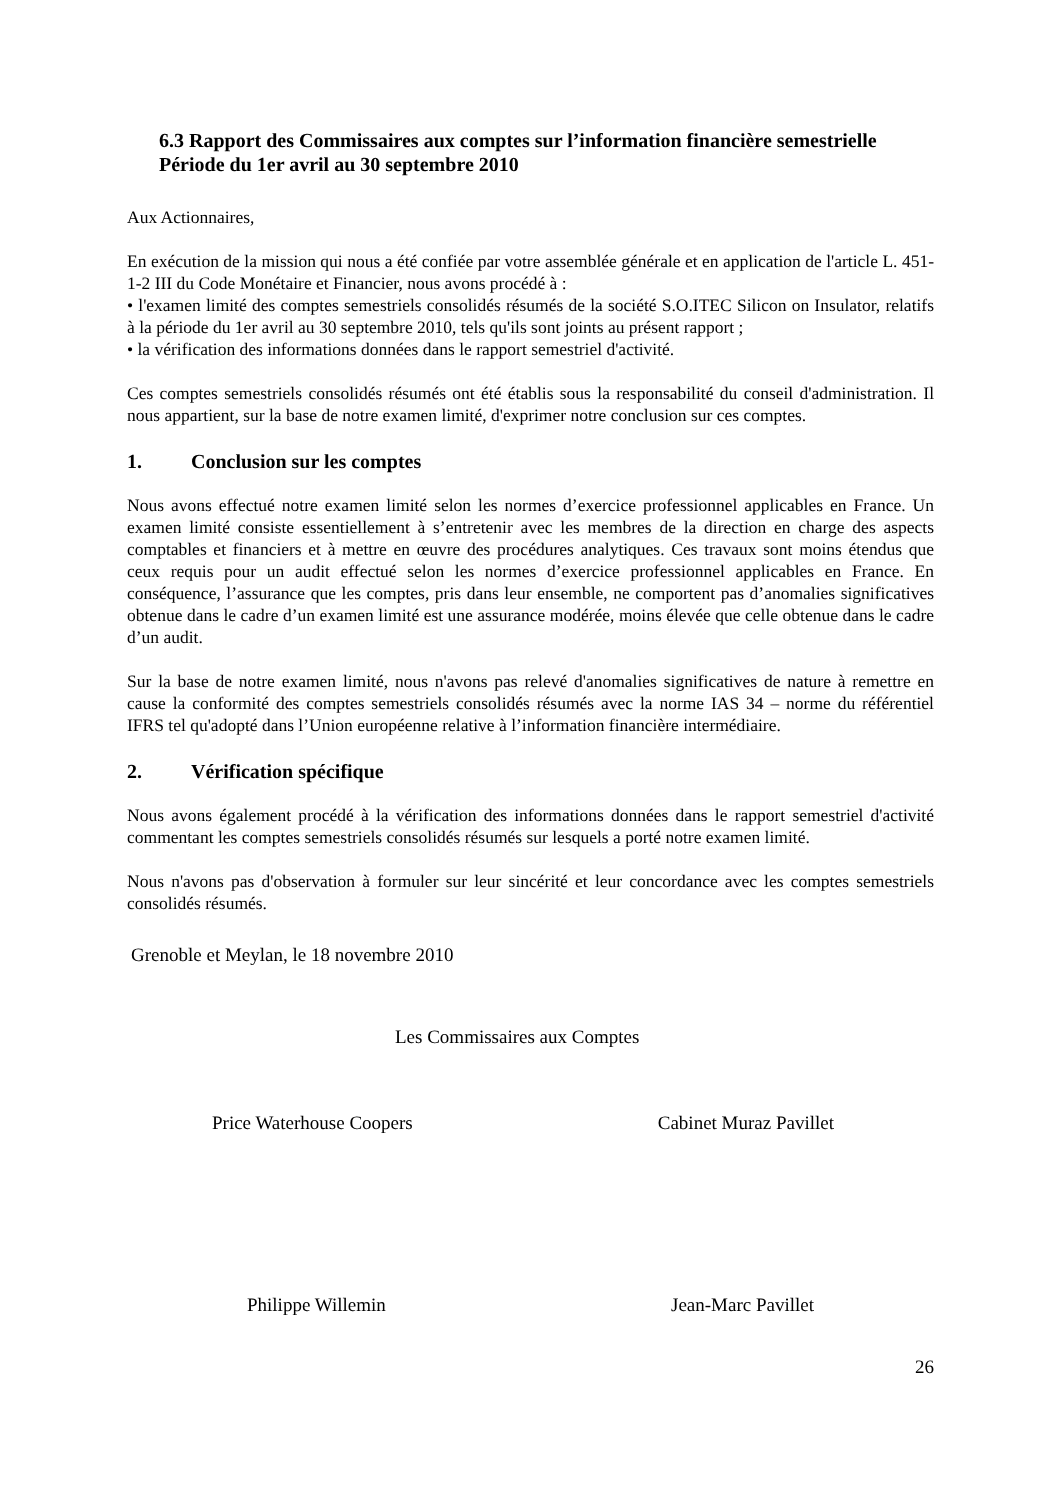6.3 Rapport des Commissaires aux comptes sur l’information financière semestrielle
Période du 1er avril au 30 septembre 2010
Aux Actionnaires,
En exécution de la mission qui nous a été confiée par votre assemblée générale et en application de l'article L. 451-1-2 III du Code Monétaire et Financier, nous avons procédé à :
• l'examen limité des comptes semestriels consolidés résumés de la société S.O.ITEC Silicon on Insulator, relatifs à la période du 1er avril au 30 septembre 2010, tels qu'ils sont joints au présent rapport ;
• la vérification des informations données dans le rapport semestriel d'activité.
Ces comptes semestriels consolidés résumés ont été établis sous la responsabilité du conseil d'administration. Il nous appartient, sur la base de notre examen limité, d'exprimer notre conclusion sur ces comptes.
1. Conclusion sur les comptes
Nous avons effectué notre examen limité selon les normes d’exercice professionnel applicables en France. Un examen limité consiste essentiellement à s’entretenir avec les membres de la direction en charge des aspects comptables et financiers et à mettre en œuvre des procédures analytiques. Ces travaux sont moins étendus que ceux requis pour un audit effectué selon les normes d’exercice professionnel applicables en France. En conséquence, l’assurance que les comptes, pris dans leur ensemble, ne comportent pas d’anomalies significatives obtenue dans le cadre d’un examen limité est une assurance modérée, moins élevée que celle obtenue dans le cadre d’un audit.
Sur la base de notre examen limité, nous n'avons pas relevé d'anomalies significatives de nature à remettre en cause la conformité des comptes semestriels consolidés résumés avec la norme IAS 34 – norme du référentiel IFRS tel qu'adopté dans l’Union européenne relative à l’information financière intermédiaire.
2. Vérification spécifique
Nous avons également procédé à la vérification des informations données dans le rapport semestriel d'activité commentant les comptes semestriels consolidés résumés sur lesquels a porté notre examen limité.
Nous n'avons pas d'observation à formuler sur leur sincérité et leur concordance avec les comptes semestriels consolidés résumés.
Grenoble et Meylan, le 18 novembre 2010
Les Commissaires aux Comptes
Price Waterhouse Coopers Cabinet Muraz Pavillet
Philippe Willemin Jean-Marc Pavillet
26